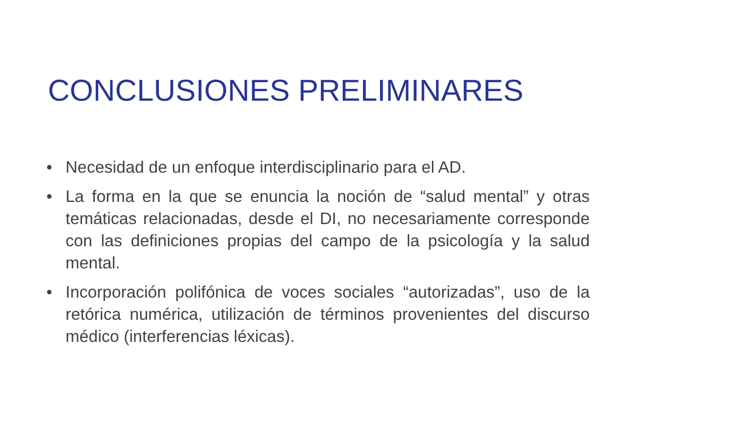CONCLUSIONES PRELIMINARES
• Necesidad de un enfoque interdisciplinario para el AD.
• La forma en la que se enuncia la noción de “salud mental” y otras temáticas relacionadas, desde el DI, no necesariamente corresponde con las definiciones propias del campo de la psicología y la salud mental.
• Incorporación polifónica de voces sociales “autorizadas”, uso de la retórica numérica, utilización de términos provenientes del discurso médico (interferencias léxicas).